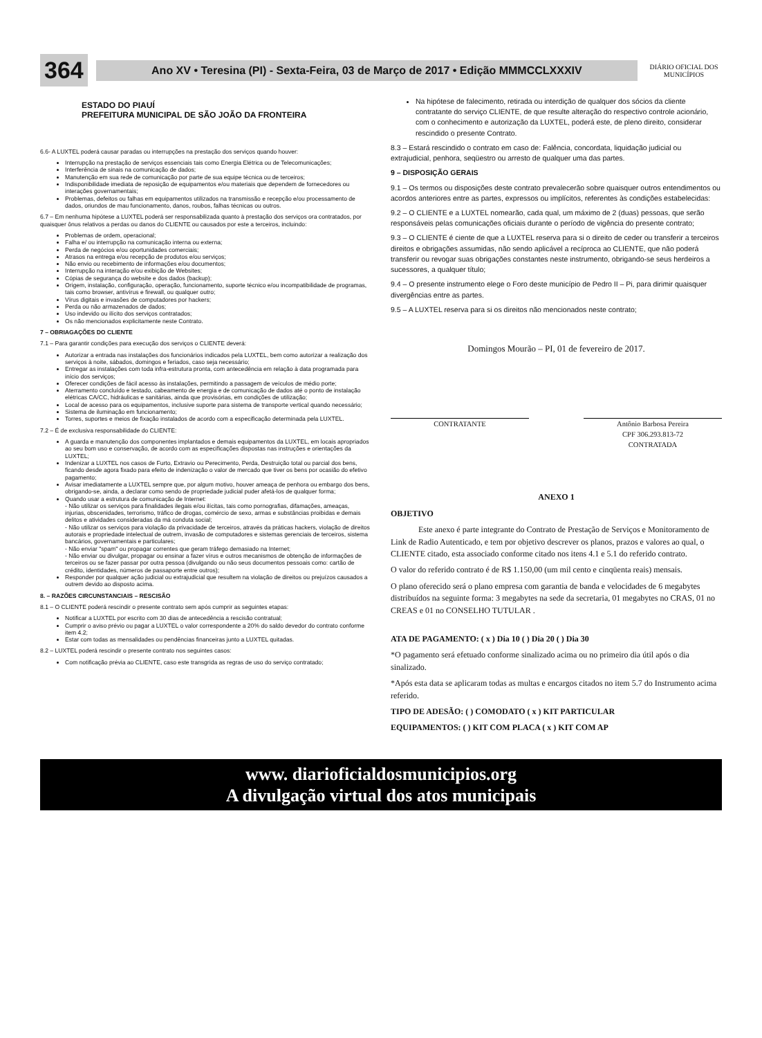364
Ano XV • Teresina (PI) - Sexta-Feira, 03 de Março de 2017 • Edição MMMCCLXXXIV
DIÁRIO OFICIAL DOS MUNICÍPIOS
ESTADO DO PIAUÍ
PREFEITURA MUNICIPAL DE SÃO JOÃO DA FRONTEIRA
6.6- A LUXTEL poderá causar paradas ou interrupções na prestação dos serviços quando houver:
Interrupção na prestação de serviços essenciais tais como Energia Elétrica ou de Telecomunicações;
Interferência de sinais na comunicação de dados;
Manutenção em sua rede de comunicação por parte de sua equipe técnica ou de terceiros;
Indisponibilidade imediata de reposição de equipamentos e/ou materiais que dependem de fornecedores ou interações governamentais;
Problemas, defeitos ou falhas em equipamentos utilizados na transmissão e recepção e/ou processamento de dados, oriundos de mau funcionamento, danos, roubos, falhas técnicas ou outros.
6.7 – Em nenhuma hipótese a LUXTEL poderá ser responsabilizada quanto à prestação dos serviços ora contratados, por quaisquer ônus relativos a perdas ou danos do CLIENTE ou causados por este a terceiros, incluindo:
Problemas de ordem, operacional;
Falha e/ ou interrupção na comunicação interna ou externa;
Perda de negócios e/ou oportunidades comerciais;
Atrasos na entrega e/ou recepção de produtos e/ou serviços;
Não envio ou recebimento de informações e/ou documentos;
Interrupção na interação e/ou exibição de Websites;
Cópias de segurança do website e dos dados (backup);
Origem, instalação, configuração, operação, funcionamento, suporte técnico e/ou incompatibilidade de programas, tais como browser, antivírus e firewall, ou qualquer outro;
Vírus digitais e invasões de computadores por hackers;
Perda ou não armazenados de dados;
Uso indevido ou ilícito dos serviços contratados;
Os não mencionados explicitamente neste Contrato.
7 – OBRIAGAÇÕES DO CLIENTE
7.1 – Para garantir condições para execução dos serviços o CLIENTE deverá:
Autorizar a entrada nas instalações dos funcionários indicados pela LUXTEL, bem como autorizar a realização dos serviços à noite, sábados, domingos e feriados, caso seja necessário;
Entregar as instalações com toda infra-estrutura pronta, com antecedência em relação à data programada para início dos serviços;
Oferecer condições de fácil acesso às instalações, permitindo a passagem de veículos de médio porte;
Aterramento concluído e testado, cabeamento de energia e de comunicação de dados até o ponto de instalação elétricas CA/CC, hidráulicas e sanitárias, ainda que provisórias, em condições de utilização;
Local de acesso para os equipamentos, inclusive suporte para sistema de transporte vertical quando necessário;
Sistema de iluminação em funcionamento;
Torres, suportes e meios de fixação instalados de acordo com a especificação determinada pela LUXTEL.
7.2 – É de exclusiva responsabilidade do CLIENTE:
A guarda e manutenção dos componentes implantados e demais equipamentos da LUXTEL, em locais apropriados ao seu bom uso e conservação, de acordo com as especificações dispostas nas instruções e orientações da LUXTEL;
Indenizar a LUXTEL nos casos de Furto, Extravio ou Perecimento, Perda, Destruição total ou parcial dos bens, ficando desde agora fixado para efeito de indenização o valor de mercado que tiver os bens por ocasião do efetivo pagamento;
Avisar imediatamente a LUXTEL sempre que, por algum motivo, houver ameaça de penhora ou embargo dos bens, obrigando-se, ainda, a declarar como sendo de propriedade judicial puder afetá-los de qualquer forma;
Quando usar a estrutura de comunicação de Internet:
- Não utilizar os serviços para finalidades ilegais e/ou ilícitas, tais como pornografias, difamações, ameaças, injurias, obscenidades, terrorismo, tráfico de drogas, comércio de sexo, armas e substâncias proibidas e demais delitos e atividades consideradas da má conduta social;
- Não utilizar os serviços para violação da privacidade de terceiros, através da práticas hackers, violação de direitos autorais e propriedade intelectual de outrem, invasão de computadores e sistemas gerenciais de terceiros, sistema bancários, governamentais e particulares;
- Não enviar "spam" ou propagar correntes que geram tráfego demasiado na Internet;
- Não enviar ou divulgar, propagar ou ensinar a fazer vírus e outros mecanismos de obtenção de informações de terceiros ou se fazer passar por outra pessoa (divulgando ou não seus documentos pessoais como: cartão de crédito, identidades, números de passaporte entre outros);
Responder por qualquer ação judicial ou extrajudicial que resultem na violação de direitos ou prejuízos causados a outrem devido ao disposto acima.
8. – RAZÕES CIRCUNSTANCIAIS – RESCISÃO
8.1 – O CLIENTE poderá rescindir o presente contrato sem após cumprir as seguintes etapas:
Notificar a LUXTEL por escrito com 30 dias de antecedência a rescisão contratual;
Cumprir o aviso prévio ou pagar a LUXTEL o valor correspondente a 20% do saldo devedor do contrato conforme item 4.2;
Estar com todas as mensalidades ou pendências financeiras junto a LUXTEL quitadas.
8.2 – LUXTEL poderá rescindir o presente contrato nos seguintes casos:
Com notificação prévia ao CLIENTE, caso este transgrida as regras de uso do serviço contratado;
Na hipótese de falecimento, retirada ou interdição de qualquer dos sócios da cliente contratante do serviço CLIENTE, de que resulte alteração do respectivo controle acionário, com o conhecimento e autorização da LUXTEL, poderá este, de pleno direito, considerar rescindido o presente Contrato.
8.3 – Estará rescindido o contrato em caso de: Falência, concordata, liquidação judicial ou extrajudicial, penhora, seqüestro ou arresto de qualquer uma das partes.
9 – DISPOSIÇÃO GERAIS
9.1 – Os termos ou disposições deste contrato prevalecerão sobre quaisquer outros entendimentos ou acordos anteriores entre as partes, expressos ou implícitos, referentes às condições estabelecidas:
9.2 – O CLIENTE e a LUXTEL nomearão, cada qual, um máximo de 2 (duas) pessoas, que serão responsáveis pelas comunicações oficiais durante o período de vigência do presente contrato;
9.3 – O CLIENTE é ciente de que a LUXTEL reserva para si o direito de ceder ou transferir a terceiros direitos e obrigações assumidas, não sendo aplicável a recíproca ao CLIENTE, que não poderá transferir ou revogar suas obrigações constantes neste instrumento, obrigando-se seus herdeiros a sucessores, a qualquer título;
9.4 – O presente instrumento elege o Foro deste município de Pedro II – Pi, para dirimir quaisquer divergências entre as partes.
9.5 – A LUXTEL reserva para si os direitos não mencionados neste contrato;
Domingos Mourão – PI, 01 de fevereiro de 2017.
CONTRATANTE Antônio Barbosa Pereira
CPF 306.293.813-72
CONTRATADA
ANEXO 1
OBJETIVO
Este anexo é parte integrante do Contrato de Prestação de Serviços e Monitoramento de Link de Radio Autenticado, e tem por objetivo descrever os planos, prazos e valores ao qual, o CLIENTE citado, esta associado conforme citado nos itens 4.1 e 5.1 do referido contrato.
O valor do referido contrato é de R$ 1.150,00 (um mil cento e cinqüenta reais) mensais.
O plano oferecido será o plano empresa com garantia de banda e velocidades de 6 megabytes distribuídos na seguinte forma: 3 megabytes na sede da secretaria, 01 megabytes no CRAS, 01 no CREAS e 01 no CONSELHO TUTULAR .
ATA DE PAGAMENTO: ( x ) Dia 10 ( ) Dia 20 ( ) Dia 30
*O pagamento será efetuado conforme sinalizado acima ou no primeiro dia útil após o dia sinalizado.
*Após esta data se aplicaram todas as multas e encargos citados no item 5.7 do Instrumento acima referido.
TIPO DE ADESÃO: ( ) COMODATO ( x ) KIT PARTICULAR
EQUIPAMENTOS: ( ) KIT COM PLACA ( x ) KIT COM AP
www. diarioficialdosmunicipios.org
A divulgação virtual dos atos municipais